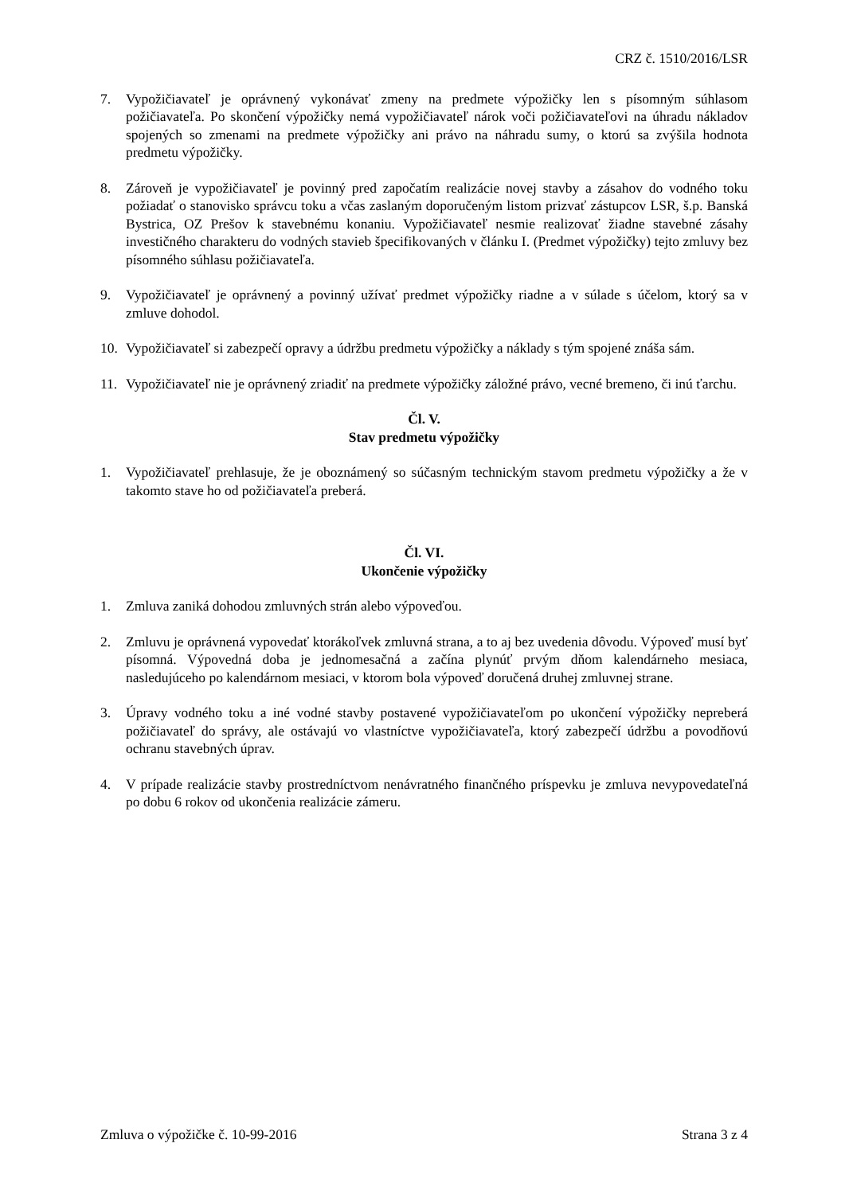CRZ č. 1510/2016/LSR
7. Vypožičiavateľ je oprávnený vykonávať zmeny na predmete výpožičky len s písomným súhlasom požičiavateľa. Po skončení výpožičky nemá vypožičiavateľ nárok voči požičiavateľovi na úhradu nákladov spojených so zmenami na predmete výpožičky ani právo na náhradu sumy, o ktorú sa zvýšila hodnota predmetu výpožičky.
8. Zároveň je vypožičiavateľ je povinný pred započatím realizácie novej stavby a zásahov do vodného toku požiadať o stanovisko správcu toku a včas zaslaným doporučeným listom prizvať zástupcov LSR, š.p. Banská Bystrica, OZ Prešov k stavebnému konaniu. Vypožičiavateľ nesmie realizovať žiadne stavebné zásahy investičného charakteru do vodných stavieb špecifikovaných v článku I. (Predmet výpožičky) tejto zmluvy bez písomného súhlasu požičiavateľa.
9. Vypožičiavateľ je oprávnený a povinný užívať predmet výpožičky riadne a v súlade s účelom, ktorý sa v zmluve dohodol.
10. Vypožičiavateľ si zabezpečí opravy a údržbu predmetu výpožičky a náklady s tým spojené znáša sám.
11. Vypožičiavateľ nie je oprávnený zriadiť na predmete výpožičky záložné právo, vecné bremeno, či inú ťarchu.
Čl. V.
Stav predmetu výpožičky
1. Vypožičiavateľ prehlasuje, že je oboznámený so súčasným technickým stavom predmetu výpožičky a že v takomto stave ho od požičiavateľa preberá.
Čl. VI.
Ukončenie výpožičky
1. Zmluva zaniká dohodou zmluvných strán alebo výpoveďou.
2. Zmluvu je oprávnená vypovedať ktorákoľvek zmluvná strana, a to aj bez uvedenia dôvodu. Výpoveď musí byť písomná. Výpovedná doba je jednomesačná a začína plynúť prvým dňom kalendárneho mesiaca, nasledujúceho po kalendárnom mesiaci, v ktorom bola výpoveď doručená druhej zmluvnej strane.
3. Úpravy vodného toku a iné vodné stavby postavené vypožičiavateľom po ukončení výpožičky nepreberá požičiavateľ do správy, ale ostávajú vo vlastníctve vypožičiavateľa, ktorý zabezpečí údržbu a povodňovú ochranu stavebných úprav.
4. V prípade realizácie stavby prostredníctvom nenávratného finančného príspevku je zmluva nevypovedateľná po dobu 6 rokov od ukončenia realizácie zámeru.
Zmluva o výpožičke č. 10-99-2016 Strana 3 z 4